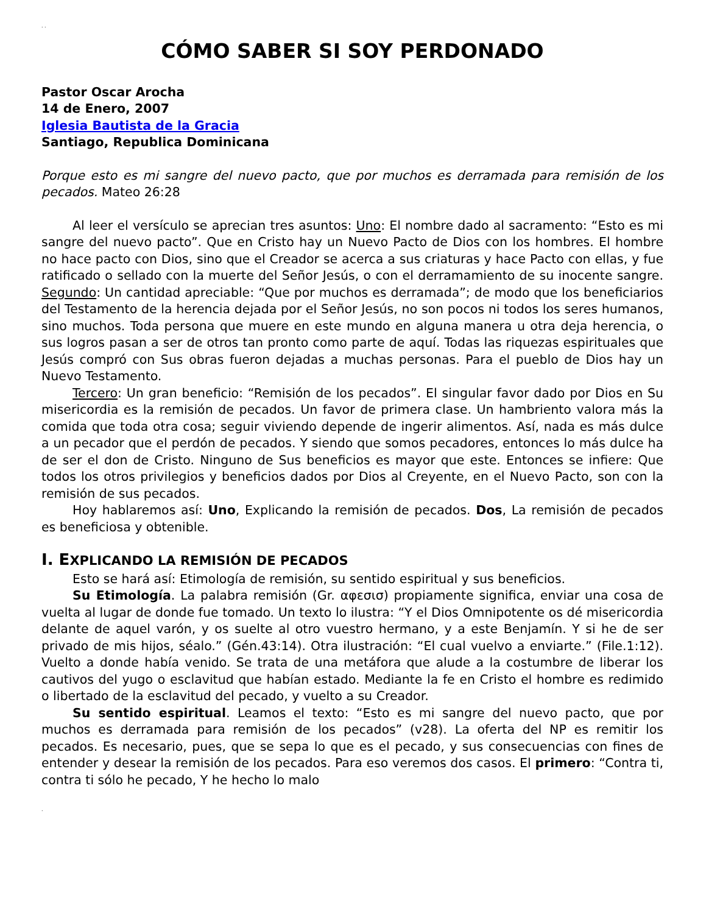. .
CÓMO SABER SI SOY PERDONADO
Pastor Oscar Arocha
14 de Enero, 2007
Iglesia Bautista de la Gracia
Santiago, Republica Dominicana
Porque esto es mi sangre del nuevo pacto, que por muchos es derramada para remisión de los pecados. Mateo 26:28
Al leer el versículo se aprecian tres asuntos: Uno: El nombre dado al sacramento: “Esto es mi sangre del nuevo pacto”. Que en Cristo hay un Nuevo Pacto de Dios con los hombres. El hombre no hace pacto con Dios, sino que el Creador se acerca a sus criaturas y hace Pacto con ellas, y fue ratificado o sellado con la muerte del Señor Jesús, o con el derramamiento de su inocente sangre. Segundo: Un cantidad apreciable: “Que por muchos es derramada”; de modo que los beneficiarios del Testamento de la herencia dejada por el Señor Jesús, no son pocos ni todos los seres humanos, sino muchos. Toda persona que muere en este mundo en alguna manera u otra deja herencia, o sus logros pasan a ser de otros tan pronto como parte de aquí. Todas las riquezas espirituales que Jesús compró con Sus obras fueron dejadas a muchas personas. Para el pueblo de Dios hay un Nuevo Testamento.
Tercero: Un gran beneficio: “Remisión de los pecados”. El singular favor dado por Dios en Su misericordia es la remisión de pecados. Un favor de primera clase. Un hambriento valora más la comida que toda otra cosa; seguir viviendo depende de ingerir alimentos. Así, nada es más dulce a un pecador que el perdón de pecados. Y siendo que somos pecadores, entonces lo más dulce ha de ser el don de Cristo. Ninguno de Sus beneficios es mayor que este. Entonces se infiere: Que todos los otros privilegios y beneficios dados por Dios al Creyente, en el Nuevo Pacto, son con la remisión de sus pecados.
Hoy hablaremos así: Uno, Explicando la remisión de pecados. Dos, La remisión de pecados es beneficiosa y obtenible.
I. EXPLICANDO LA REMISIÓN DE PECADOS
Esto se hará así: Etimología de remisión, su sentido espiritual y sus beneficios.
Su Etimología. La palabra remisión (Gr. αφεσισ) propiamente significa, enviar una cosa de vuelta al lugar de donde fue tomado. Un texto lo ilustra: “Y el Dios Omnipotente os dé misericordia delante de aquel varón, y os suelte al otro vuestro hermano, y a este Benjamín. Y si he de ser privado de mis hijos, séalo.” (Gén.43:14). Otra ilustración: “El cual vuelvo a enviarte.” (File.1:12). Vuelto a donde había venido. Se trata de una metáfora que alude a la costumbre de liberar los cautivos del yugo o esclavitud que habían estado. Mediante la fe en Cristo el hombre es redimido o libertado de la esclavitud del pecado, y vuelto a su Creador.
Su sentido espiritual. Leamos el texto: “Esto es mi sangre del nuevo pacto, que por muchos es derramada para remisión de los pecados” (v28). La oferta del NP es remitir los pecados. Es necesario, pues, que se sepa lo que es el pecado, y sus consecuencias con fines de entender y desear la remisión de los pecados. Para eso veremos dos casos. El primero: “Contra ti, contra ti sólo he pecado, Y he hecho lo malo
.